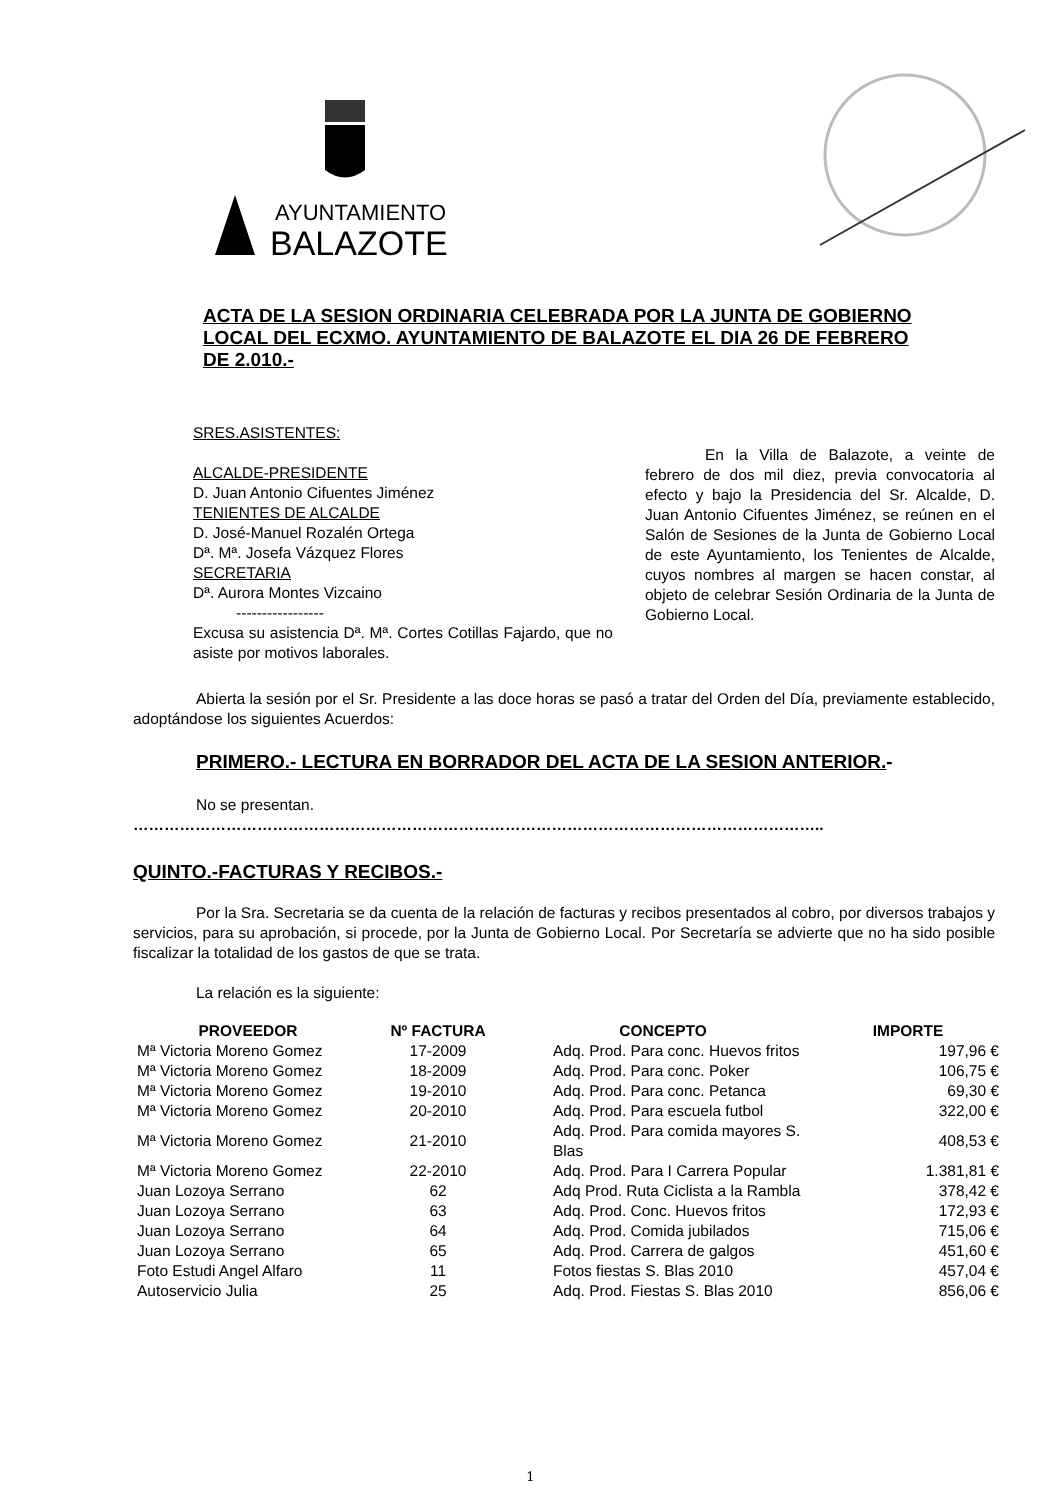AYUNTAMIENTO
BALAZOTE
ACTA DE LA SESION ORDINARIA CELEBRADA POR LA JUNTA DE GOBIERNO LOCAL DEL ECXMO. AYUNTAMIENTO DE BALAZOTE EL DIA 26 DE FEBRERO DE 2.010.-
SRES.ASISTENTES:
ALCALDE-PRESIDENTE
D. Juan Antonio Cifuentes Jiménez
TENIENTES DE ALCALDE
D. José-Manuel Rozalén Ortega
Dª. Mª. Josefa Vázquez Flores
SECRETARIA
Dª. Aurora Montes Vizcaino
-----------------
Excusa su asistencia Dª. Mª. Cortes Cotillas Fajardo, que no asiste por motivos laborales.
En la Villa de Balazote, a veinte de febrero de dos mil diez, previa convocatoria al efecto y bajo la Presidencia del Sr. Alcalde, D. Juan Antonio Cifuentes Jiménez, se reúnen en el Salón de Sesiones de la Junta de Gobierno Local de este Ayuntamiento, los Tenientes de Alcalde, cuyos nombres al margen se hacen constar, al objeto de celebrar Sesión Ordinaria de la Junta de Gobierno Local.
Abierta la sesión por el Sr. Presidente a las doce horas se pasó a tratar del Orden del Día, previamente establecido, adoptándose los siguientes Acuerdos:
PRIMERO.- LECTURA EN BORRADOR DEL ACTA DE LA SESION ANTERIOR.-
No se presentan.
……………………………………………………………………………………………………………………..
QUINTO.-FACTURAS Y RECIBOS.-
Por la Sra. Secretaria se da cuenta de la relación de facturas y recibos presentados al cobro, por diversos trabajos y servicios, para su aprobación, si procede, por la Junta de Gobierno Local. Por Secretaría se advierte que no ha sido posible fiscalizar la totalidad de los gastos de que se trata.
La relación es la siguiente:
| PROVEEDOR | Nº FACTURA | CONCEPTO | IMPORTE |
| --- | --- | --- | --- |
| Mª Victoria Moreno Gomez | 17-2009 | Adq. Prod. Para conc. Huevos fritos | 197,96 € |
| Mª Victoria Moreno Gomez | 18-2009 | Adq. Prod. Para conc. Poker | 106,75 € |
| Mª Victoria Moreno Gomez | 19-2010 | Adq. Prod. Para conc. Petanca | 69,30 € |
| Mª Victoria Moreno Gomez | 20-2010 | Adq. Prod. Para escuela futbol | 322,00 € |
| Mª Victoria Moreno Gomez | 21-2010 | Adq. Prod. Para comida mayores S. Blas | 408,53 € |
| Mª Victoria Moreno Gomez | 22-2010 | Adq. Prod. Para I Carrera Popular | 1.381,81 € |
| Juan Lozoya Serrano | 62 | Adq Prod. Ruta Ciclista a la Rambla | 378,42 € |
| Juan Lozoya Serrano | 63 | Adq. Prod. Conc. Huevos fritos | 172,93 € |
| Juan Lozoya Serrano | 64 | Adq. Prod. Comida jubilados | 715,06 € |
| Juan Lozoya Serrano | 65 | Adq. Prod. Carrera de galgos | 451,60 € |
| Foto Estudi Angel Alfaro | 11 | Fotos fiestas S. Blas 2010 | 457,04 € |
| Autoservicio Julia | 25 | Adq. Prod. Fiestas S. Blas 2010 | 856,06 € |
1